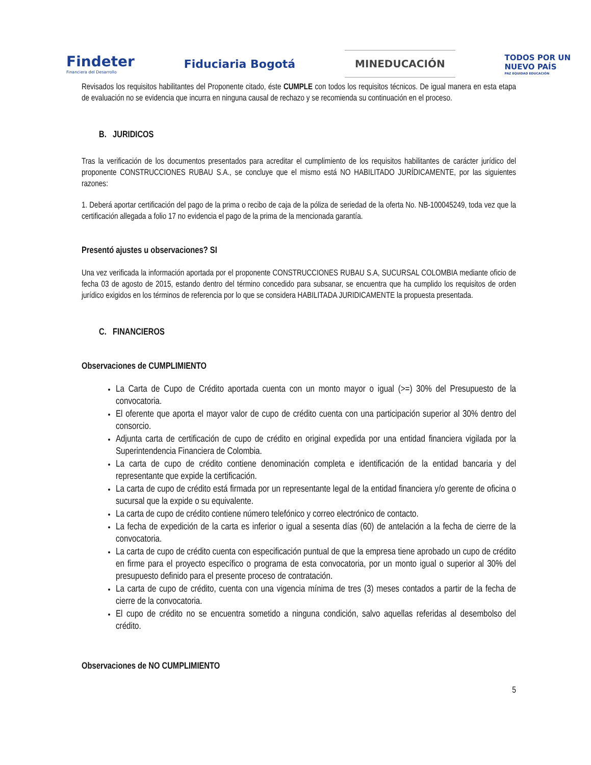Findeter
Financiera del Desarrollo
Fiduciaria Bogotá
MINEDUCACIÓN
TODOS POR UN
NUEVO PAÍS
PAZ EQUIDAD EDUCACIÓN
Revisados los requisitos habilitantes del Proponente citado, éste CUMPLE con todos los requisitos técnicos. De igual manera en esta etapa de evaluación no se evidencia que incurra en ninguna causal de rechazo y se recomienda su continuación en el proceso.
B. JURIDICOS
Tras la verificación de los documentos presentados para acreditar el cumplimiento de los requisitos habilitantes de carácter jurídico del proponente CONSTRUCCIONES RUBAU S.A., se concluye que el mismo está NO HABILITADO JURÍDICAMENTE, por las siguientes razones:
1. Deberá aportar certificación del pago de la prima o recibo de caja de la póliza de seriedad de la oferta No. NB-100045249, toda vez que la certificación allegada a folio 17 no evidencia el pago de la prima de la mencionada garantía.
Presentó ajustes u observaciones? SI
Una vez verificada la información aportada por el proponente CONSTRUCCIONES RUBAU S.A, SUCURSAL COLOMBIA mediante oficio de fecha 03 de agosto de 2015, estando dentro del término concedido para subsanar, se encuentra que ha cumplido los requisitos de orden jurídico exigidos en los términos de referencia por lo que se considera HABILITADA JURIDICAMENTE la propuesta presentada.
C. FINANCIEROS
Observaciones de CUMPLIMIENTO
La Carta de Cupo de Crédito aportada cuenta con un monto mayor o igual (>=) 30% del Presupuesto de la convocatoria.
El oferente que aporta el mayor valor de cupo de crédito cuenta con una participación superior al 30% dentro del consorcio.
Adjunta carta de certificación de cupo de crédito en original expedida por una entidad financiera vigilada por la Superintendencia Financiera de Colombia.
La carta de cupo de crédito contiene denominación completa e identificación de la entidad bancaria y del representante que expide la certificación.
La carta de cupo de crédito está firmada por un representante legal de la entidad financiera y/o gerente de oficina o sucursal que la expide o su equivalente.
La carta de cupo de crédito contiene número telefónico y correo electrónico de contacto.
La fecha de expedición de la carta es inferior o igual a sesenta días (60) de antelación a la fecha de cierre de la convocatoria.
La carta de cupo de crédito cuenta con especificación puntual de que la empresa tiene aprobado un cupo de crédito en firme para el proyecto específico o programa de esta convocatoria, por un monto igual o superior al 30% del presupuesto definido para el presente proceso de contratación.
La carta de cupo de crédito, cuenta con una vigencia mínima de tres (3) meses contados a partir de la fecha de cierre de la convocatoria.
El cupo de crédito no se encuentra sometido a ninguna condición, salvo aquellas referidas al desembolso del crédito.
Observaciones de NO CUMPLIMIENTO
5